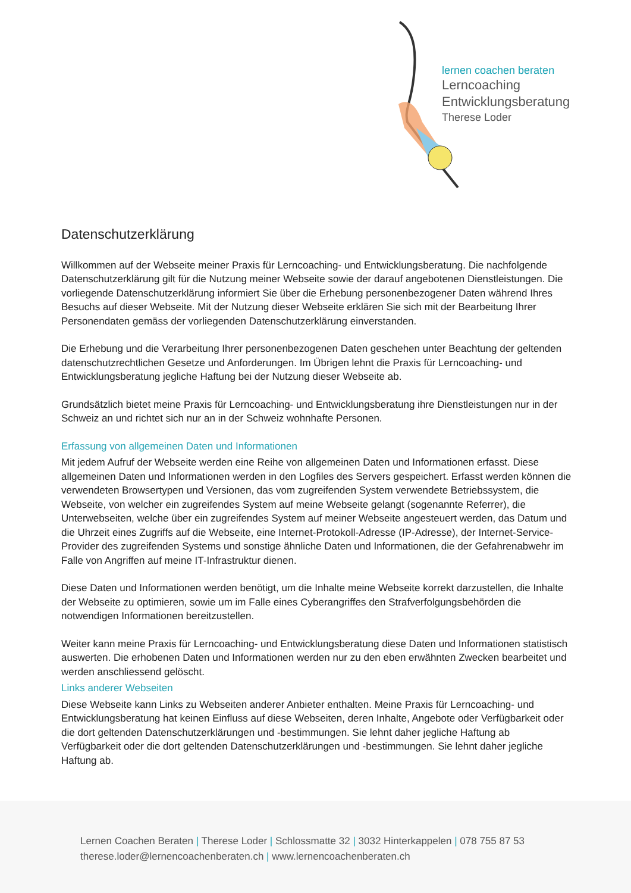lernen coachen beraten
Lerncoaching
Entwicklungsberatung
Therese Loder
Datenschutzerklärung
Willkommen auf der Webseite meiner Praxis für Lerncoaching- und Entwicklungsberatung. Die nachfolgende Datenschutzerklärung gilt für die Nutzung meiner Webseite sowie der darauf angebotenen Dienstleistungen. Die vorliegende Datenschutzerklärung informiert Sie über die Erhebung personenbezogener Daten während Ihres Besuchs auf dieser Webseite. Mit der Nutzung dieser Webseite erklären Sie sich mit der Bearbeitung Ihrer Personendaten gemäss der vorliegenden Datenschutzerklärung einverstanden.
Die Erhebung und die Verarbeitung Ihrer personenbezogenen Daten geschehen unter Beachtung der geltenden datenschutzrechtlichen Gesetze und Anforderungen. Im Übrigen lehnt die Praxis für Lerncoaching- und Entwicklungsberatung jegliche Haftung bei der Nutzung dieser Webseite ab.
Grundsätzlich bietet meine Praxis für Lerncoaching- und Entwicklungsberatung ihre Dienstleistungen nur in der Schweiz an und richtet sich nur an in der Schweiz wohnhafte Personen.
Erfassung von allgemeinen Daten und Informationen
Mit jedem Aufruf der Webseite werden eine Reihe von allgemeinen Daten und Informationen erfasst. Diese allgemeinen Daten und Informationen werden in den Logfiles des Servers gespeichert. Erfasst werden können die verwendeten Browsertypen und Versionen, das vom zugreifenden System verwendete Betriebssystem, die Webseite, von welcher ein zugreifendes System auf meine Webseite gelangt (sogenannte Referrer), die Unterwebseiten, welche über ein zugreifendes System auf meiner Webseite angesteuert werden, das Datum und die Uhrzeit eines Zugriffs auf die Webseite, eine Internet-Protokoll-Adresse (IP-Adresse), der Internet-Service-Provider des zugreifenden Systems und sonstige ähnliche Daten und Informationen, die der Gefahrenabwehr im Falle von Angriffen auf meine IT-Infrastruktur dienen.
Diese Daten und Informationen werden benötigt, um die Inhalte meine Webseite korrekt darzustellen, die Inhalte der Webseite zu optimieren, sowie um im Falle eines Cyberangriffes den Strafverfolgungsbehörden die notwendigen Informationen bereitzustellen.
Weiter kann meine Praxis für Lerncoaching- und Entwicklungsberatung diese Daten und Informationen statistisch auswerten. Die erhobenen Daten und Informationen werden nur zu den eben erwähnten Zwecken bearbeitet und werden anschliessend gelöscht.
Links anderer Webseiten
Diese Webseite kann Links zu Webseiten anderer Anbieter enthalten. Meine Praxis für Lerncoaching- und Entwicklungsberatung hat keinen Einfluss auf diese Webseiten, deren Inhalte, Angebote oder Verfügbarkeit oder die dort geltenden Datenschutzerklärungen und -bestimmungen. Sie lehnt daher jegliche Haftung ab Verfügbarkeit oder die dort geltenden Datenschutzerklärungen und -bestimmungen. Sie lehnt daher jegliche Haftung ab.
Lernen Coachen Beraten | Therese Loder | Schlossmatte 32 | 3032 Hinterkappelen | 078 755 87 53
therese.loder@lernencoachenberaten.ch | www.lernencoachenberaten.ch